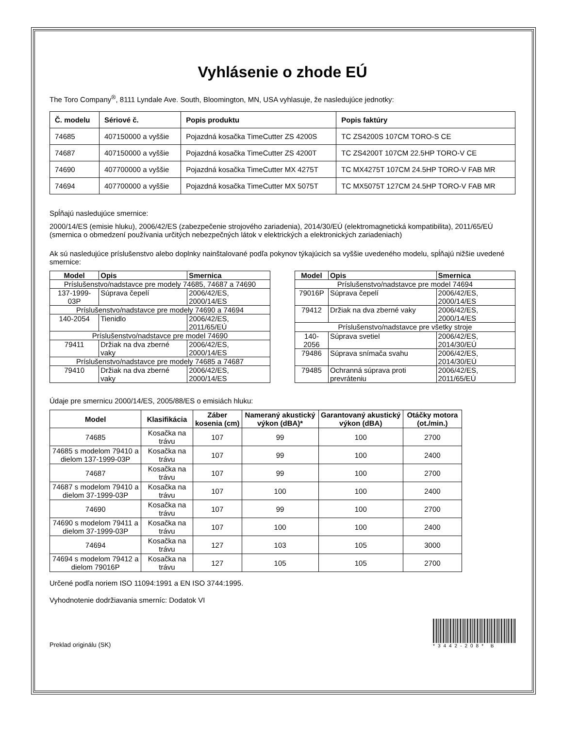Vyhlásenie o zhode EÚ
The Toro Company<sup>®</sup>, 8111 Lyndale Ave. South, Bloomington, MN, USA vyhlasuje, že nasledujúce jednotky:
| Č. modelu | Sériové č. | Popis produktu | Popis faktúry |
| --- | --- | --- | --- |
| 74685 | 407150000 a vyššie | Pojazdná kosačka TimeCutter ZS 4200S | TC ZS4200S 107CM TORO-S CE |
| 74687 | 407150000 a vyššie | Pojazdná kosačka TimeCutter ZS 4200T | TC ZS4200T 107CM 22.5HP TORO-V CE |
| 74690 | 407700000 a vyššie | Pojazdná kosačka TimeCutter MX 4275T | TC MX4275T 107CM 24.5HP TORO-V FAB MR |
| 74694 | 407700000 a vyššie | Pojazdná kosačka TimeCutter MX 5075T | TC MX5075T 127CM 24.5HP TORO-V FAB MR |
Spĺňajú nasledujúce smernice:
2000/14/ES (emisie hluku), 2006/42/ES (zabezpečenie strojového zariadenia), 2014/30/EÚ (elektromagnetická kompatibilita), 2011/65/EÚ (smernica o obmedzení používania určitých nebezpečných látok v elektrických a elektronických zariadeniach)
Ak sú nasledujúce príslušenstvo alebo doplnky nainštalované podľa pokynov týkajúcich sa vyššie uvedeného modelu, spĺňajú nižšie uvedené smernice:
| Model | Opis | Smernica |
| --- | --- | --- |
| Príslušenstvo/nadstavce pre modely 74685, 74687 a 74690 | | |
| 137-1999-03P | Súprava čepelí | 2006/42/ES, 2000/14/ES |
| Príslušenstvo/nadstavce pre modely 74690 a 74694 | | |
| 140-2054 | Tienidlo | 2006/42/ES, 2011/65/EÚ |
| Príslušenstvo/nadstavce pre model 74690 | | |
| 79411 | Držiak na dva zberné vaky | 2006/42/ES, 2000/14/ES |
| Príslušenstvo/nadstavce pre modely 74685 a 74687 | | |
| 79410 | Držiak na dva zberné vaky | 2006/42/ES, 2000/14/ES |
| Model | Opis | Smernica |
| --- | --- | --- |
| Príslušenstvo/nadstavce pre model 74694 | | |
| 79016P | Súprava čepelí | 2006/42/ES, 2000/14/ES |
| 79412 | Držiak na dva zberné vaky | 2006/42/ES, 2000/14/ES |
| Príslušenstvo/nadstavce pre všetky stroje | | |
| 140-2056 | Súprava svetiel | 2006/42/ES, 2014/30/EÚ |
| 79486 | Súprava snímača svahu | 2006/42/ES, 2014/30/EÚ |
| 79485 | Ochranná súprava proti prevráteniu | 2006/42/ES, 2011/65/EÚ |
Údaje pre smernicu 2000/14/ES, 2005/88/ES o emisiách hluku:
| Model | Klasifikácia | Záber kosenia (cm) | Nameraný akustický výkon (dBA)* | Garantovaný akustický výkon (dBA) | Otáčky motora (ot./min.) |
| --- | --- | --- | --- | --- | --- |
| 74685 | Kosačka na trávu | 107 | 99 | 100 | 2700 |
| 74685 s modelom 79410 a dielom 137-1999-03P | Kosačka na trávu | 107 | 99 | 100 | 2400 |
| 74687 | Kosačka na trávu | 107 | 99 | 100 | 2700 |
| 74687 s modelom 79410 a dielom 37-1999-03P | Kosačka na trávu | 107 | 100 | 100 | 2400 |
| 74690 | Kosačka na trávu | 107 | 99 | 100 | 2700 |
| 74690 s modelom 79411 a dielom 37-1999-03P | Kosačka na trávu | 107 | 100 | 100 | 2400 |
| 74694 | Kosačka na trávu | 127 | 103 | 105 | 3000 |
| 74694 s modelom 79412 a dielom 79016P | Kosačka na trávu | 127 | 105 | 105 | 2700 |
Určené podľa noriem ISO 11094:1991 a EN ISO 3744:1995.
Vyhodnotenie dodržiavania smerníc: Dodatok VI
Preklad originálu (SK)
*3442-208* B